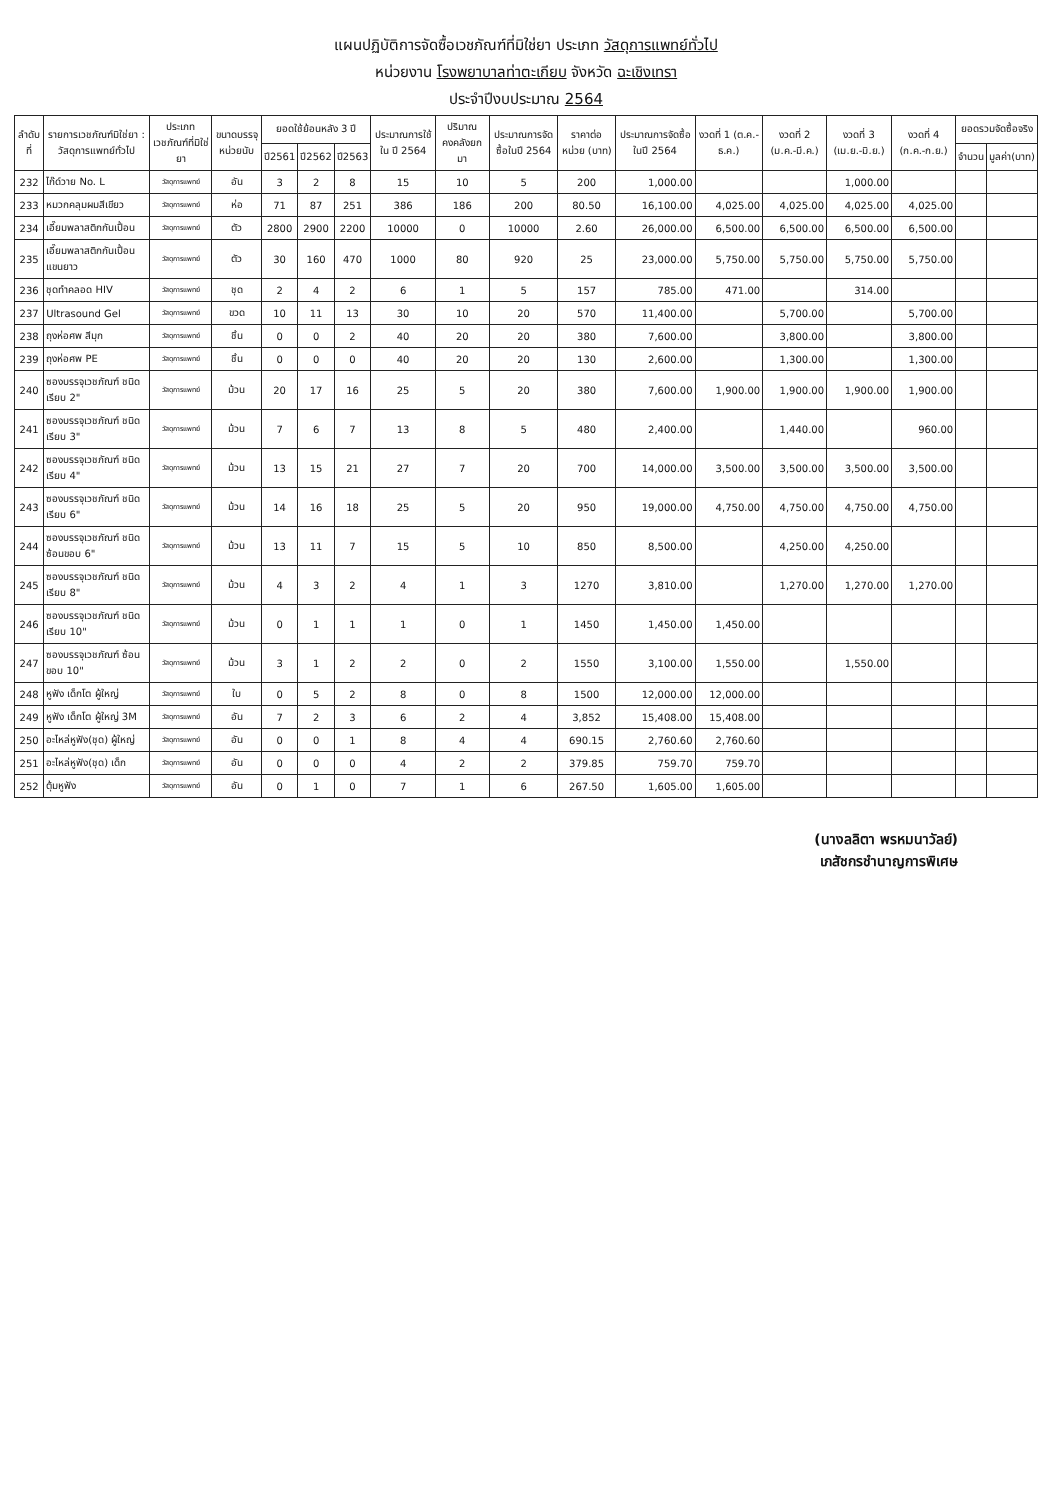แผนปฏิบัติการจัดซื้อเวชภัณฑ์ที่มิใช่ยา ประเภท วัสดุการแพทย์ทั่วไป
หน่วยงาน โรงพยาบาลท่าตะเกียบ จังหวัด ฉะเชิงเทรา
ประจำปีงบประมาณ 2564
| ลำดับที่ | รายการเวชภัณฑ์มิใช่ยา : วัสดุการแพทย์ทั่วไป | ประเภทเวชภัณฑ์ที่มิใช่ยา | ขนาดบรรจุ หน่วยนับ | ยอดใช้ย้อนหลัง 3 ปี | | | ประมาณการใช้ใน ปี 2564 | ปริมาณคงคลังยกมา | ประมาณการจัดซื้อในปี 2564 | ราคาต่อหน่วย (บาท) | ประมาณการจัดซื้อในปี 2564 | งวดที่ 1 (ต.ค.-ธ.ค.) | งวดที่ 2 (ม.ค.-มี.ค.) | งวดที่ 3 (เม.ย.-มิ.ย.) | งวดที่ 4 (ก.ค.-ก.ย.) | ยอดรวมจัดซื้อจริง | |
| --- | --- | --- | --- | --- | --- | --- | --- | --- | --- | --- | --- | --- | --- | --- | --- | --- | --- |
| | | | | ปี2561 | ปี2562 | ปี2563 | | | | | | | | | | จำนวน | มูลค่า(บาท) |
| 232 | ไก๊ด์วาย No. L | วัสดุการแพทย์ | อัน | 3 | 2 | 8 | 15 | 10 | 5 | 200 | 1,000.00 | | | 1,000.00 | | | |
| 233 | หมวกคลุมผมสีเขียว | วัสดุการแพทย์ | ห่อ | 71 | 87 | 251 | 386 | 186 | 200 | 80.50 | 16,100.00 | 4,025.00 | 4,025.00 | 4,025.00 | 4,025.00 | | |
| 234 | เอี๊ยมพลาสติกกันเปื้อน | วัสดุการแพทย์ | ตัว | 2800 | 2900 | 2200 | 10000 | 0 | 10000 | 2.60 | 26,000.00 | 6,500.00 | 6,500.00 | 6,500.00 | 6,500.00 | | |
| 235 | เอี๊ยมพลาสติกกันเปื้อนแขนยาว | วัสดุการแพทย์ | ตัว | 30 | 160 | 470 | 1000 | 80 | 920 | 25 | 23,000.00 | 5,750.00 | 5,750.00 | 5,750.00 | 5,750.00 | | |
| 236 | ชุดทำคลอด HIV | วัสดุการแพทย์ | ชุด | 2 | 4 | 2 | 6 | 1 | 5 | 157 | 785.00 | 471.00 | | 314.00 | | | |
| 237 | Ultrasound Gel | วัสดุการแพทย์ | ขวด | 10 | 11 | 13 | 30 | 10 | 20 | 570 | 11,400.00 | | 5,700.00 | | 5,700.00 | | |
| 238 | ถุงห่อศพ สีมุก | วัสดุการแพทย์ | ชิ้น | 0 | 0 | 2 | 40 | 20 | 20 | 380 | 7,600.00 | | 3,800.00 | | 3,800.00 | | |
| 239 | ถุงห่อศพ PE | วัสดุการแพทย์ | ชิ้น | 0 | 0 | 0 | 40 | 20 | 20 | 130 | 2,600.00 | | 1,300.00 | | 1,300.00 | | |
| 240 | ซองบรรจุเวชภัณฑ์ ชนิดเรียบ 2" | วัสดุการแพทย์ | ม้วน | 20 | 17 | 16 | 25 | 5 | 20 | 380 | 7,600.00 | 1,900.00 | 1,900.00 | 1,900.00 | 1,900.00 | | |
| 241 | ซองบรรจุเวชภัณฑ์ ชนิดเรียบ 3" | วัสดุการแพทย์ | ม้วน | 7 | 6 | 7 | 13 | 8 | 5 | 480 | 2,400.00 | | 1,440.00 | | 960.00 | | |
| 242 | ซองบรรจุเวชภัณฑ์ ชนิดเรียบ 4" | วัสดุการแพทย์ | ม้วน | 13 | 15 | 21 | 27 | 7 | 20 | 700 | 14,000.00 | 3,500.00 | 3,500.00 | 3,500.00 | 3,500.00 | | |
| 243 | ซองบรรจุเวชภัณฑ์ ชนิดเรียบ 6" | วัสดุการแพทย์ | ม้วน | 14 | 16 | 18 | 25 | 5 | 20 | 950 | 19,000.00 | 4,750.00 | 4,750.00 | 4,750.00 | 4,750.00 | | |
| 244 | ซองบรรจุเวชภัณฑ์ ชนิดซ้อนขอบ 6" | วัสดุการแพทย์ | ม้วน | 13 | 11 | 7 | 15 | 5 | 10 | 850 | 8,500.00 | | 4,250.00 | 4,250.00 | | | |
| 245 | ซองบรรจุเวชภัณฑ์ ชนิดเรียบ 8" | วัสดุการแพทย์ | ม้วน | 4 | 3 | 2 | 4 | 1 | 3 | 1270 | 3,810.00 | | 1,270.00 | 1,270.00 | 1,270.00 | | |
| 246 | ซองบรรจุเวชภัณฑ์ ชนิดเรียบ 10" | วัสดุการแพทย์ | ม้วน | 0 | 1 | 1 | 1 | 0 | 1 | 1450 | 1,450.00 | 1,450.00 | | | | | |
| 247 | ซองบรรจุเวชภัณฑ์ ซ้อนขอบ 10" | วัสดุการแพทย์ | ม้วน | 3 | 1 | 2 | 2 | 0 | 2 | 1550 | 3,100.00 | 1,550.00 | | 1,550.00 | | | |
| 248 | หูฟัง เด็กโต ผู้ใหญ่ | วัสดุการแพทย์ | ใบ | 0 | 5 | 2 | 8 | 0 | 8 | 1500 | 12,000.00 | 12,000.00 | | | | | |
| 249 | หูฟัง เด็กโต ผู้ใหญ่ 3M | วัสดุการแพทย์ | อัน | 7 | 2 | 3 | 6 | 2 | 4 | 3,852 | 15,408.00 | 15,408.00 | | | | | |
| 250 | อะไหล่หูฟัง(ชุด) ผู้ใหญ่ | วัสดุการแพทย์ | อัน | 0 | 0 | 1 | 8 | 4 | 4 | 690.15 | 2,760.60 | 2,760.60 | | | | | |
| 251 | อะไหล่หูฟัง(ชุด) เด็ก | วัสดุการแพทย์ | อัน | 0 | 0 | 0 | 4 | 2 | 2 | 379.85 | 759.70 | 759.70 | | | | | |
| 252 | ตุ้มหูฟัง | วัสดุการแพทย์ | อัน | 0 | 1 | 0 | 7 | 1 | 6 | 267.50 | 1,605.00 | 1,605.00 | | | | | |
(นางลลิตา พรหมนาวัลย์)
เภสัชกรชำนาญการพิเศษ